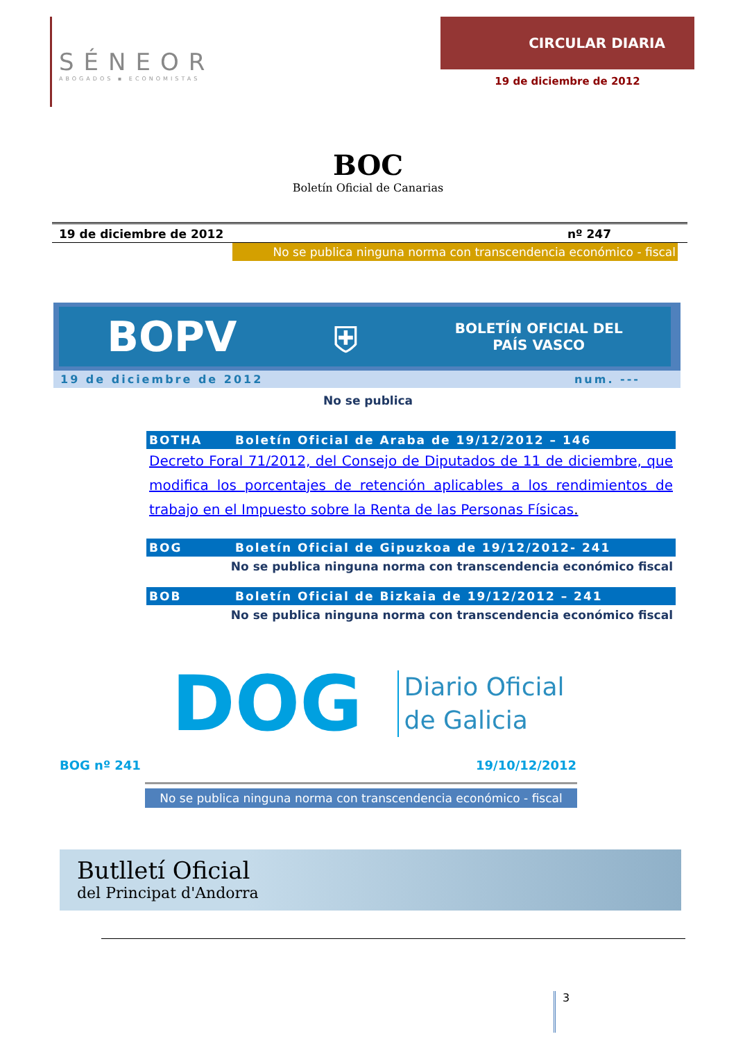SÉNEOR
ABOGADOS ▪ ECONOMISTAS
CIRCULAR DIARIA
19 de diciembre de 2012
BOC
Boletín Oficial de Canarias
19 de diciembre de 2012 nº 247
No se publica ninguna norma con transcendencia económico - fiscal
BOPV ⛨ BOLETÍN OFICIAL DEL
PAÍS VASCO
19 de diciembre de 2012 num. ---
No se publica
BOTHA Boletín Oficial de Araba de 19/12/2012 – 146
Decreto Foral 71/2012, del Consejo de Diputados de 11 de diciembre, que modifica los porcentajes de retención aplicables a los rendimientos de trabajo en el Impuesto sobre la Renta de las Personas Físicas.
BOG Boletín Oficial de Gipuzkoa de 19/12/2012- 241
No se publica ninguna norma con transcendencia económico fiscal
BOB Boletín Oficial de Bizkaia de 19/12/2012 – 241
No se publica ninguna norma con transcendencia económico fiscal
DOG Diario Oficial
de Galicia
BOG nº 241 19/10/12/2012
No se publica ninguna norma con transcendencia económico - fiscal
Butlletí Oficial
del Principat d'Andorra
3